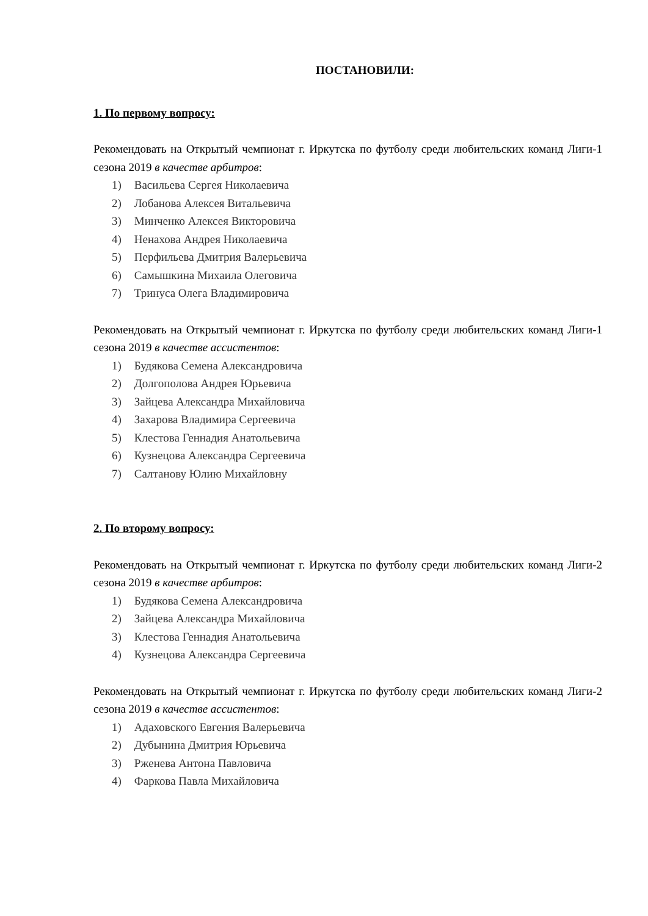ПОСТАНОВИЛИ:
1. По первому вопросу:
Рекомендовать на Открытый чемпионат г. Иркутска по футболу среди любительских команд Лиги-1 сезона 2019 в качестве арбитров:
1) Васильева Сергея Николаевича
2) Лобанова Алексея Витальевича
3) Минченко Алексея Викторовича
4) Ненахова Андрея Николаевича
5) Перфильева Дмитрия Валерьевича
6) Самышкина Михаила Олеговича
7) Тринуса Олега Владимировича
Рекомендовать на Открытый чемпионат г. Иркутска по футболу среди любительских команд Лиги-1 сезона 2019 в качестве ассистентов:
1) Будякова Семена Александровича
2) Долгополова Андрея Юрьевича
3) Зайцева Александра Михайловича
4) Захарова Владимира Сергеевича
5) Клестова Геннадия Анатольевича
6) Кузнецова Александра Сергеевича
7) Салтанову Юлию Михайловну
2. По второму вопросу:
Рекомендовать на Открытый чемпионат г. Иркутска по футболу среди любительских команд Лиги-2 сезона 2019 в качестве арбитров:
1) Будякова Семена Александровича
2) Зайцева Александра Михайловича
3) Клестова Геннадия Анатольевича
4) Кузнецова Александра Сергеевича
Рекомендовать на Открытый чемпионат г. Иркутска по футболу среди любительских команд Лиги-2 сезона 2019 в качестве ассистентов:
1) Адаховского Евгения Валерьевича
2) Дубынина Дмитрия Юрьевича
3) Рженева Антона Павловича
4) Фаркова Павла Михайловича